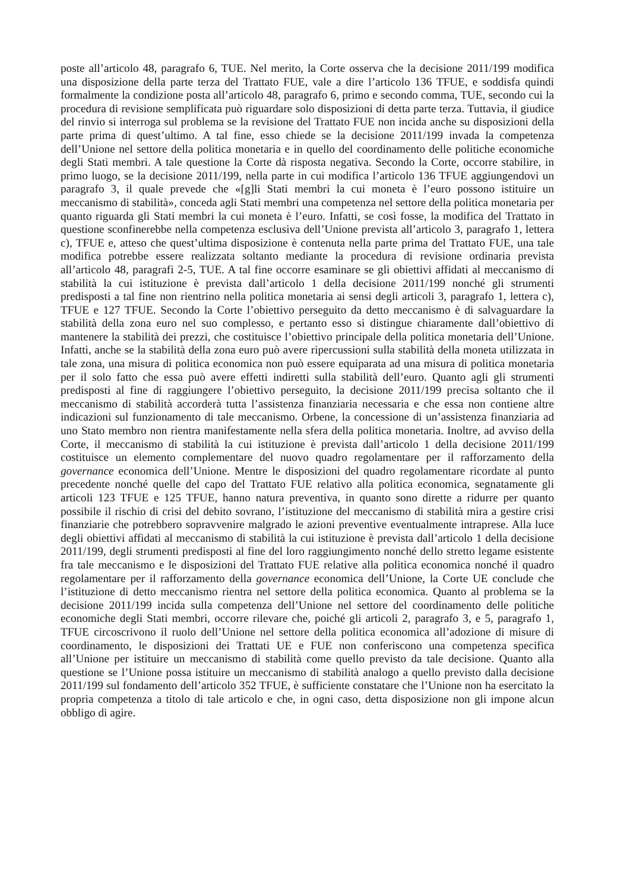poste all’articolo 48, paragrafo 6, TUE. Nel merito, la Corte osserva che la decisione 2011/199 modifica una disposizione della parte terza del Trattato FUE, vale a dire l’articolo 136 TFUE, e soddisfa quindi formalmente la condizione posta all’articolo 48, paragrafo 6, primo e secondo comma, TUE, secondo cui la procedura di revisione semplificata può riguardare solo disposizioni di detta parte terza. Tuttavia, il giudice del rinvio si interroga sul problema se la revisione del Trattato FUE non incida anche su disposizioni della parte prima di quest’ultimo. A tal fine, esso chiede se la decisione 2011/199 invada la competenza dell’Unione nel settore della politica monetaria e in quello del coordinamento delle politiche economiche degli Stati membri. A tale questione la Corte dà risposta negativa. Secondo la Corte, occorre stabilire, in primo luogo, se la decisione 2011/199, nella parte in cui modifica l’articolo 136 TFUE aggiungendovi un paragrafo 3, il quale prevede che «[g]li Stati membri la cui moneta è l’euro possono istituire un meccanismo di stabilità», conceda agli Stati membri una competenza nel settore della politica monetaria per quanto riguarda gli Stati membri la cui moneta è l’euro. Infatti, se così fosse, la modifica del Trattato in questione sconfinerebbe nella competenza esclusiva dell’Unione prevista all’articolo 3, paragrafo 1, lettera c), TFUE e, atteso che quest’ultima disposizione è contenuta nella parte prima del Trattato FUE, una tale modifica potrebbe essere realizzata soltanto mediante la procedura di revisione ordinaria prevista all’articolo 48, paragrafi 2-5, TUE. A tal fine occorre esaminare se gli obiettivi affidati al meccanismo di stabilità la cui istituzione è prevista dall’articolo 1 della decisione 2011/199 nonché gli strumenti predisposti a tal fine non rientrino nella politica monetaria ai sensi degli articoli 3, paragrafo 1, lettera c), TFUE e 127 TFUE. Secondo la Corte l’obiettivo perseguito da detto meccanismo è di salvaguardare la stabilità della zona euro nel suo complesso, e pertanto esso si distingue chiaramente dall’obiettivo di mantenere la stabilità dei prezzi, che costituisce l’obiettivo principale della politica monetaria dell’Unione. Infatti, anche se la stabilità della zona euro può avere ripercussioni sulla stabilità della moneta utilizzata in tale zona, una misura di politica economica non può essere equiparata ad una misura di politica monetaria per il solo fatto che essa può avere effetti indiretti sulla stabilità dell’euro. Quanto agli gli strumenti predisposti al fine di raggiungere l’obiettivo perseguito, la decisione 2011/199 precisa soltanto che il meccanismo di stabilità accorderà tutta l’assistenza finanziaria necessaria e che essa non contiene altre indicazioni sul funzionamento di tale meccanismo. Orbene, la concessione di un’assistenza finanziaria ad uno Stato membro non rientra manifestamente nella sfera della politica monetaria. Inoltre, ad avviso della Corte, il meccanismo di stabilità la cui istituzione è prevista dall’articolo 1 della decisione 2011/199 costituisce un elemento complementare del nuovo quadro regolamentare per il rafforzamento della governance economica dell’Unione. Mentre le disposizioni del quadro regolamentare ricordate al punto precedente nonché quelle del capo del Trattato FUE relativo alla politica economica, segnatamente gli articoli 123 TFUE e 125 TFUE, hanno natura preventiva, in quanto sono dirette a ridurre per quanto possibile il rischio di crisi del debito sovrano, l’istituzione del meccanismo di stabilità mira a gestire crisi finanziarie che potrebbero sopravvenire malgrado le azioni preventive eventualmente intraprese. Alla luce degli obiettivi affidati al meccanismo di stabilità la cui istituzione è prevista dall’articolo 1 della decisione 2011/199, degli strumenti predisposti al fine del loro raggiungimento nonché dello stretto legame esistente fra tale meccanismo e le disposizioni del Trattato FUE relative alla politica economica nonché il quadro regolamentare per il rafforzamento della governance economica dell’Unione, la Corte UE conclude che l’istituzione di detto meccanismo rientra nel settore della politica economica. Quanto al problema se la decisione 2011/199 incida sulla competenza dell’Unione nel settore del coordinamento delle politiche economiche degli Stati membri, occorre rilevare che, poiché gli articoli 2, paragrafo 3, e 5, paragrafo 1, TFUE circoscrivono il ruolo dell’Unione nel settore della politica economica all’adozione di misure di coordinamento, le disposizioni dei Trattati UE e FUE non conferiscono una competenza specifica all’Unione per istituire un meccanismo di stabilità come quello previsto da tale decisione. Quanto alla questione se l’Unione possa istituire un meccanismo di stabilità analogo a quello previsto dalla decisione 2011/199 sul fondamento dell’articolo 352 TFUE, è sufficiente constatare che l’Unione non ha esercitato la propria competenza a titolo di tale articolo e che, in ogni caso, detta disposizione non gli impone alcun obbligo di agire.